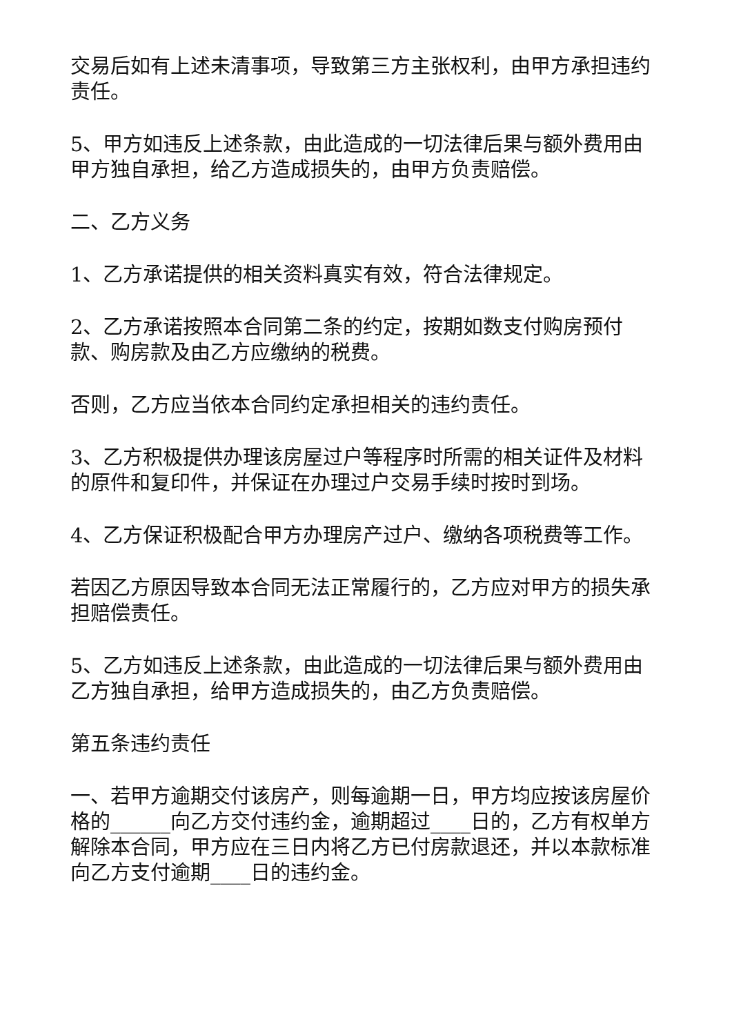交易后如有上述未清事项，导致第三方主张权利，由甲方承担违约责任。
5、甲方如违反上述条款，由此造成的一切法律后果与额外费用由甲方独自承担，给乙方造成损失的，由甲方负责赔偿。
二、乙方义务
1、乙方承诺提供的相关资料真实有效，符合法律规定。
2、乙方承诺按照本合同第二条的约定，按期如数支付购房预付款、购房款及由乙方应缴纳的税费。
否则，乙方应当依本合同约定承担相关的违约责任。
3、乙方积极提供办理该房屋过户等程序时所需的相关证件及材料的原件和复印件，并保证在办理过户交易手续时按时到场。
4、乙方保证积极配合甲方办理房产过户、缴纳各项税费等工作。
若因乙方原因导致本合同无法正常履行的，乙方应对甲方的损失承担赔偿责任。
5、乙方如违反上述条款，由此造成的一切法律后果与额外费用由乙方独自承担，给甲方造成损失的，由乙方负责赔偿。
第五条违约责任
一、若甲方逾期交付该房产，则每逾期一日，甲方均应按该房屋价格的______向乙方交付违约金，逾期超过____日的，乙方有权单方解除本合同，甲方应在三日内将乙方已付房款退还，并以本款标准向乙方支付逾期____日的违约金。